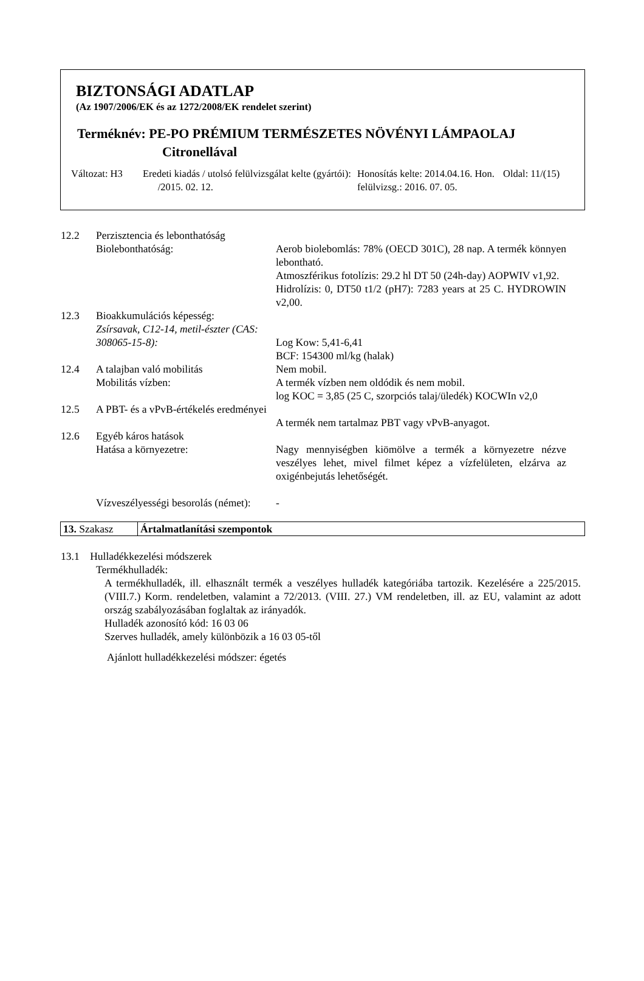BIZTONSÁGI ADATLAP
(Az 1907/2006/EK és az 1272/2008/EK rendelet szerint)
Terméknév: PE-PO PRÉMIUM TERMÉSZETES NÖVÉNYI LÁMPAOLAJ
Citronellával
Változat: H3
Eredeti kiadás / utolsó felülvizsgálat kelte (gyártói): /2015. 02. 12.
Honosítás kelte: 2014.04.16. Hon. felülvizsg.: 2016. 07. 05.
Oldal: 11/(15)
| 12.2 | Perzisztencia és lebonthatóság | |
| | Biolebonthatóság: | Aerob biolebomlás: 78% (OECD 301C), 28 nap. A termék könnyen lebontható. Atmoszférikus fotolízis: 29.2 hl DT 50 (24h-day) AOPWIV v1,92. Hidrolízis: 0, DT50 t1/2 (pH7): 7283 years at 25 C. HYDROWIN v2,00. |
| 12.3 | Bioakkumulációs képesség: Zsírsavak, C12-14, metil-észter (CAS: 308065-15-8): | Log Kow: 5,41-6,41 BCF: 154300 ml/kg (halak) |
| 12.4 | A talajban való mobilitás Mobilitás vízben: | Nem mobil. A termék vízben nem oldódik és nem mobil. log KOC = 3,85 (25 C, szorpciós talaj/üledék) KOCWIn v2,0 |
| 12.5 | A PBT- és a vPvB-értékelés eredményei | A termék nem tartalmaz PBT vagy vPvB-anyagot. |
| 12.6 | Egyéb káros hatások | |
| | Hatása a környezetre: | Nagy mennyiségben kiömölve a termék a környezetre nézve veszélyes lehet, mivel filmet képez a vízfelületen, elzárva az oxigénbejutás lehetőségét. |
| | Vízveszélyességi besorolás (német): | - |
| 13. Szakasz | Ártalmatlanítási szempontok |
13.1 Hulladékkezelési módszerek
Termékhulladék:
A termékhulladék, ill. elhasznált termék a veszélyes hulladék kategóriába tartozik. Kezelésére a 225/2015. (VIII.7.) Korm. rendeletben, valamint a 72/2013. (VIII. 27.) VM rendeletben, ill. az EU, valamint az adott ország szabályozásában foglaltak az irányadók.
Hulladék azonosító kód: 16 03 06
Szerves hulladék, amely különbözik a 16 03 05-től
Ajánlott hulladékkezelési módszer: égetés